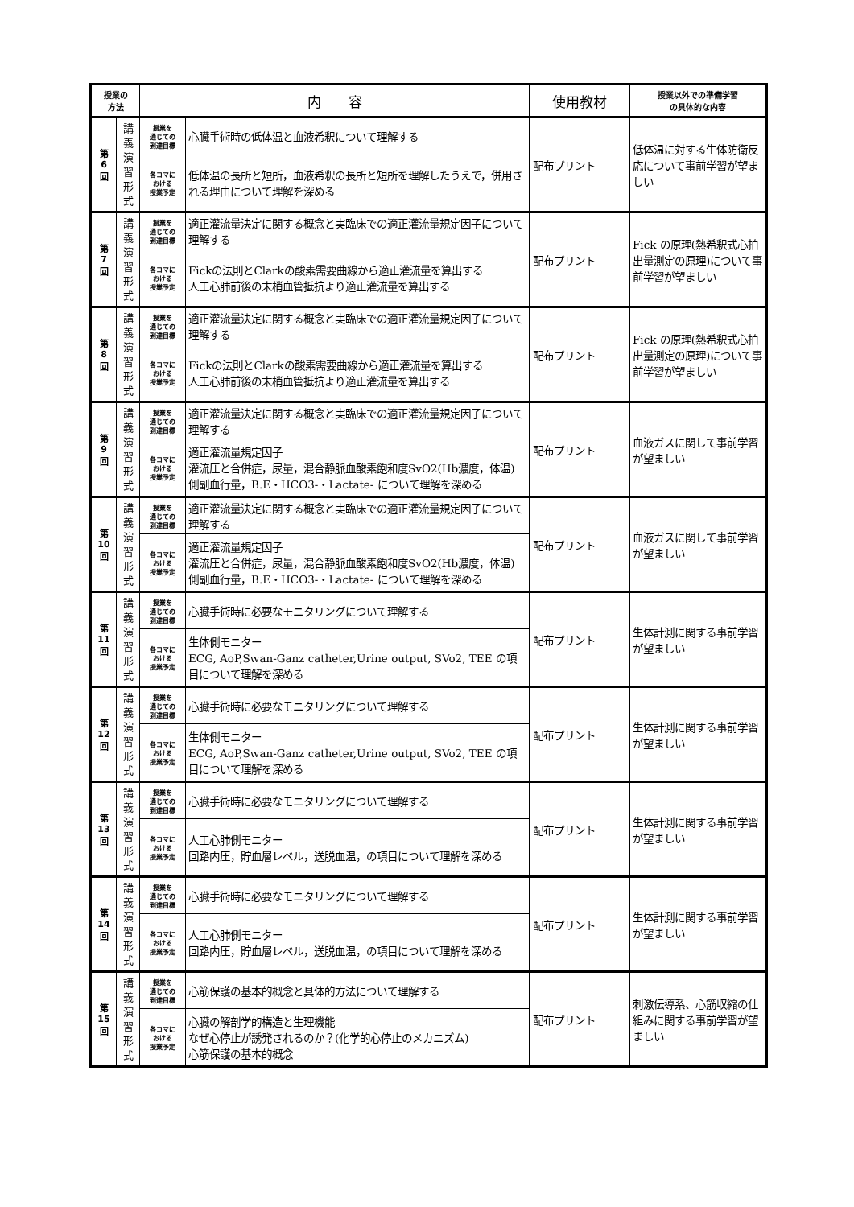| 授業の 方法 | | 内 容 | | 使用教材 | 授業以外での準備学習 の具体的な内容 |
| --- | --- | --- | --- | --- | --- |
| 第 6 回 | 講 義 演 習 形 式 | 授業を 通じての 到達目標 | 心臓手術時の低体温と血液希釈について理解する | 配布プリント | 低体温に対する生体防衛反応について事前学習が望ましい |
| | | 各コマに おける 授業予定 | 低体温の長所と短所，血液希釈の長所と短所を理解したうえで，併用される理由について理解を深める | | |
| 第 7 回 | 講 義 演 習 形 式 | 授業を 通じての 到達目標 | 適正灌流量決定に関する概念と実臨床での適正灌流量規定因子について理解する | 配布プリント | Fick の原理(熱希釈式心拍出量測定の原理)について事前学習が望ましい |
| | | 各コマに おける 授業予定 | Fickの法則とClarkの酸素需要曲線から適正灌流量を算出する 人工心肺前後の末梢血管抵抗より適正灌流量を算出する | | |
| 第 8 回 | 講 義 演 習 形 式 | 授業を 通じての 到達目標 | 適正灌流量決定に関する概念と実臨床での適正灌流量規定因子について理解する | 配布プリント | Fick の原理(熱希釈式心拍出量測定の原理)について事前学習が望ましい |
| | | 各コマに おける 授業予定 | Fickの法則とClarkの酸素需要曲線から適正灌流量を算出する 人工心肺前後の末梢血管抵抗より適正灌流量を算出する | | |
| 第 9 回 | 講 義 演 習 形 式 | 授業を 通じての 到達目標 | 適正灌流量決定に関する概念と実臨床での適正灌流量規定因子について理解する | 配布プリント | 血液ガスに関して事前学習が望ましい |
| | | 各コマに おける 授業予定 | 適正灌流量規定因子 灌流圧と合併症，尿量，混合静脈血酸素飽和度SvO2(Hb濃度，体温) 側副血行量，B.E・HCO3-・Lactate- について理解を深める | | |
| 第 10 回 | 講 義 演 習 形 式 | 授業を 通じての 到達目標 | 適正灌流量決定に関する概念と実臨床での適正灌流量規定因子について理解する | 配布プリント | 血液ガスに関して事前学習が望ましい |
| | | 各コマに おける 授業予定 | 適正灌流量規定因子 灌流圧と合併症，尿量，混合静脈血酸素飽和度SvO2(Hb濃度，体温) 側副血行量，B.E・HCO3-・Lactate- について理解を深める | | |
| 第 11 回 | 講 義 演 習 形 式 | 授業を 通じての 到達目標 | 心臓手術時に必要なモニタリングについて理解する | 配布プリント | 生体計測に関する事前学習が望ましい |
| | | 各コマに おける 授業予定 | 生体側モニター ECG, AoP,Swan-Ganz catheter,Urine output, SVo2, TEE の項目について理解を深める | | |
| 第 12 回 | 講 義 演 習 形 式 | 授業を 通じての 到達目標 | 心臓手術時に必要なモニタリングについて理解する | 配布プリント | 生体計測に関する事前学習が望ましい |
| | | 各コマに おける 授業予定 | 生体側モニター ECG, AoP,Swan-Ganz catheter,Urine output, SVo2, TEE の項目について理解を深める | | |
| 第 13 回 | 講 義 演 習 形 式 | 授業を 通じての 到達目標 | 心臓手術時に必要なモニタリングについて理解する | 配布プリント | 生体計測に関する事前学習が望ましい |
| | | 各コマに おける 授業予定 | 人工心肺側モニター 回路内圧，貯血層レベル，送脱血温，の項目について理解を深める | | |
| 第 14 回 | 講 義 演 習 形 式 | 授業を 通じての 到達目標 | 心臓手術時に必要なモニタリングについて理解する | 配布プリント | 生体計測に関する事前学習が望ましい |
| | | 各コマに おける 授業予定 | 人工心肺側モニター 回路内圧，貯血層レベル，送脱血温，の項目について理解を深める | | |
| 第 15 回 | 講 義 演 習 形 式 | 授業を 通じての 到達目標 | 心筋保護の基本的概念と具体的方法について理解する | 配布プリント | 刺激伝導系、心筋収縮の仕組みに関する事前学習が望ましい |
| | | 各コマに おける 授業予定 | 心臓の解剖学的構造と生理機能 なぜ心停止が誘発されるのか？(化学的心停止のメカニズム) 心筋保護の基本的概念 | | |